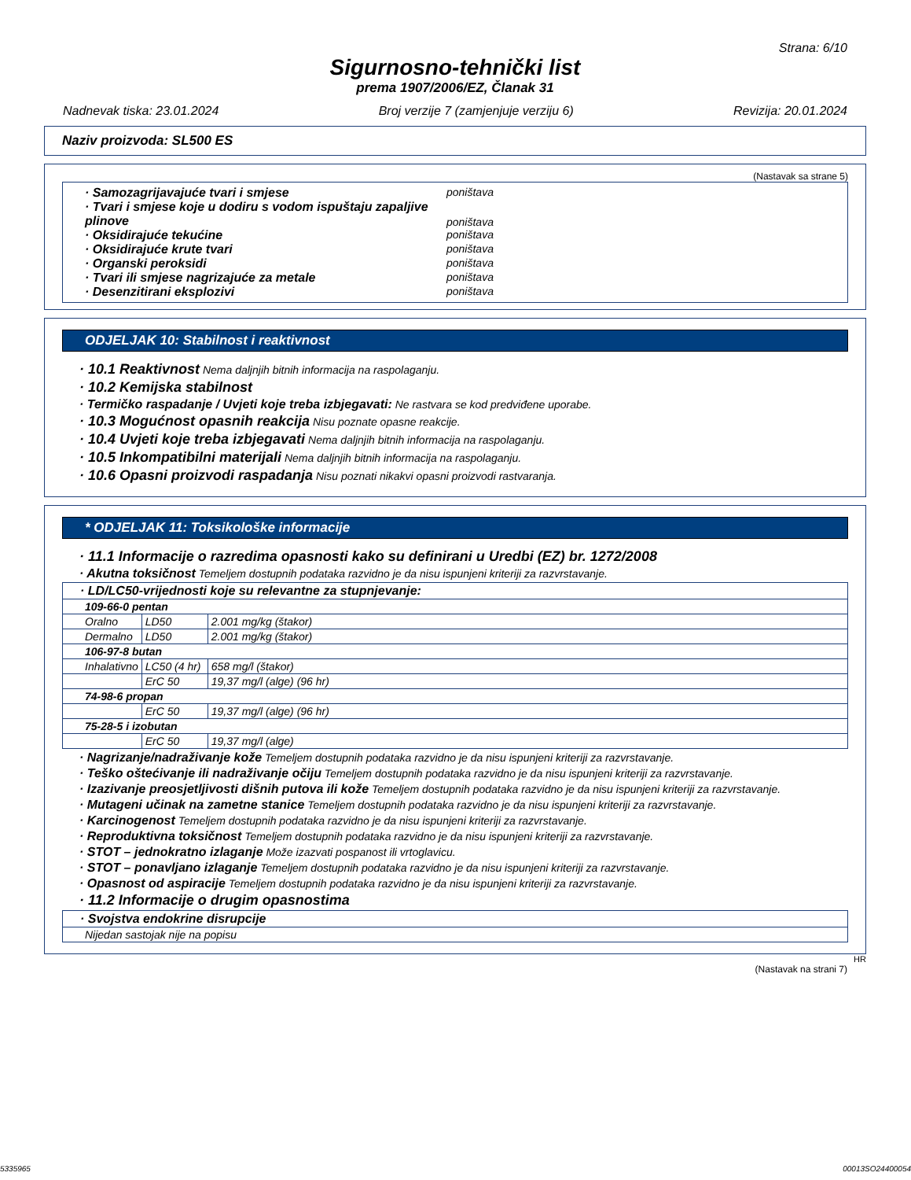Strana: 6/10
Sigurnosno-tehnički list
prema 1907/2006/EZ, Članak 31
Nadnevak tiska: 23.01.2024 Broj verzije 7 (zamjenjuje verziju 6) Revizija: 20.01.2024
Naziv proizvoda: SL500 ES
(Nastavak sa strane 5)
| · Samozagrijavajuće tvari i smjese poništava · Tvari i smjese koje u dodiru s vodom ispuštaju zapaljive plinove poništava · Oksidirajuće tekućine poništava · Oksidirajuće krute tvari poništava · Organski peroksidi poništava · Tvari ili smjese nagrizajuće za metale poništava · Desenzitirani eksplozivi poništava |
ODJELJAK 10: Stabilnost i reaktivnost
· 10.1 Reaktivnost Nema daljnjih bitnih informacija na raspolaganju.
· 10.2 Kemijska stabilnost
· Termičko raspadanje / Uvjeti koje treba izbjegavati: Ne rastvara se kod predviđene uporabe.
· 10.3 Mogućnost opasnih reakcija Nisu poznate opasne reakcije.
· 10.4 Uvjeti koje treba izbjegavati Nema daljnjih bitnih informacija na raspolaganju.
· 10.5 Inkompatibilni materijali Nema daljnjih bitnih informacija na raspolaganju.
· 10.6 Opasni proizvodi raspadanja Nisu poznati nikakvi opasni proizvodi rastvaranja.
* ODJELJAK 11: Toksikološke informacije
· 11.1 Informacije o razredima opasnosti kako su definirani u Uredbi (EZ) br. 1272/2008
· Akutna toksičnost Temeljem dostupnih podataka razvidno je da nisu ispunjeni kriteriji za razvrstavanje.
| · LD/LC50-vrijednosti koje su relevantne za stupnjevanje: | | |
| 109-66-0 pentan | | |
| Oralno | LD50 | 2.001 mg/kg (štakor) |
| Dermalno | LD50 | 2.001 mg/kg (štakor) |
| 106-97-8 butan | | |
| Inhalativno | LC50 (4 hr) | 658 mg/l (štakor) |
| | ErC 50 | 19,37 mg/l (alge) (96 hr) |
| 74-98-6 propan | | |
| | ErC 50 | 19,37 mg/l (alge) (96 hr) |
| 75-28-5 i izobutan | | |
| | ErC 50 | 19,37 mg/l (alge) |
· Nagrizanje/nadraživanje kože Temeljem dostupnih podataka razvidno je da nisu ispunjeni kriteriji za razvrstavanje.
· Teško oštećivanje ili nadraživanje očiju Temeljem dostupnih podataka razvidno je da nisu ispunjeni kriteriji za razvrstavanje.
· Izazivanje preosjetljivosti dišnih putova ili kože Temeljem dostupnih podataka razvidno je da nisu ispunjeni kriteriji za razvrstavanje.
· Mutageni učinak na zametne stanice Temeljem dostupnih podataka razvidno je da nisu ispunjeni kriteriji za razvrstavanje.
· Karcinogenost Temeljem dostupnih podataka razvidno je da nisu ispunjeni kriteriji za razvrstavanje.
· Reproduktivna toksičnost Temeljem dostupnih podataka razvidno je da nisu ispunjeni kriteriji za razvrstavanje.
· STOT – jednokratno izlaganje Može izazvati pospanost ili vrtoglavicu.
· STOT – ponavljano izlaganje Temeljem dostupnih podataka razvidno je da nisu ispunjeni kriteriji za razvrstavanje.
· Opasnost od aspiracije Temeljem dostupnih podataka razvidno je da nisu ispunjeni kriteriji za razvrstavanje.
· 11.2 Informacije o drugim opasnostima
| · Svojstva endokrine disrupcije |
| Nijedan sastojak nije na popisu |
HR
(Nastavak na strani 7)
5335965 00013SO24400054